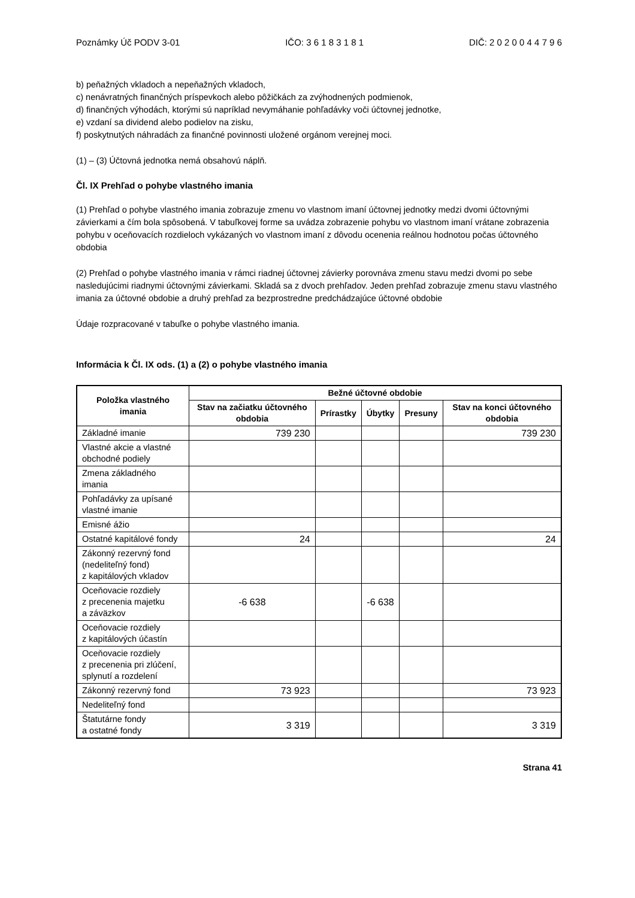Poznámky Úč PODV 3-01 IČO: 3 6 1 8 3 1 8 1 DIČ: 2 0 2 0 0 4 4 7 9 6
b) peňažných vkladoch a nepeňažných vkladoch,
c) nenávratných finančných príspevkoch alebo pôžičkách za zvýhodnených podmienok,
d) finančných výhodách, ktorými sú napríklad nevymáhanie pohľadávky voči účtovnej jednotke,
e) vzdaní sa dividend alebo podielov na zisku,
f) poskytnutých náhradách za finančné povinnosti uložené orgánom verejnej moci.
(1) – (3) Účtovná jednotka nemá obsahovú náplň.
Čl. IX Prehľad o pohybe vlastného imania
(1) Prehľad o pohybe vlastného imania zobrazuje zmenu vo vlastnom imaní účtovnej jednotky medzi dvomi účtovnými závierkami a čím bola spôsobená. V tabuľkovej forme sa uvádza zobrazenie pohybu vo vlastnom imaní vrátane zobrazenia pohybu v oceňovacích rozdieloch vykázaných vo vlastnom imaní z dôvodu ocenenia reálnou hodnotou počas účtovného obdobia
(2) Prehľad o pohybe vlastného imania v rámci riadnej účtovnej závierky porovnáva zmenu stavu medzi dvomi po sebe nasledujúcimi riadnymi účtovnými závierkami. Skladá sa z dvoch prehľadov. Jeden prehľad zobrazuje zmenu stavu vlastného imania za účtovné obdobie a druhý prehľad za bezprostredne predchádzajúce účtovné obdobie
Údaje rozpracované v tabuľke o pohybe vlastného imania.
Informácia k Čl. IX ods. (1) a (2) o pohybe vlastného imania
| Položka vlastného imania | Bežné účtovné obdobie | | | | |
| --- | --- | --- | --- | --- | --- |
| | Stav na začiatku účtovného obdobia | Prírastky | Úbytky | Presuny | Stav na konci účtovného obdobia |
| Základné imanie | 739 230 | | | | 739 230 |
| Vlastné akcie a vlastné obchodné podiely | | | | | |
| Zmena základného imania | | | | | |
| Pohľadávky za upísané vlastné imanie | | | | | |
| Emisné ážio | | | | | |
| Ostatné kapitálové fondy | 24 | | | | 24 |
| Zákonný rezervný fond (nedeliteľný fond) z kapitálových vkladov | | | | | |
| Oceňovacie rozdiely z precenenia majetku a záväzkov | -6 638 | | -6 638 | | |
| Oceňovacie rozdiely z kapitálových účastín | | | | | |
| Oceňovacie rozdiely z precenenia pri zlúčení, splynutí a rozdelení | | | | | |
| Zákonný rezervný fond | 73 923 | | | | 73 923 |
| Nedeliteľný fond | | | | | |
| Štatutárne fondy a ostatné fondy | 3 319 | | | | 3 319 |
Strana 41